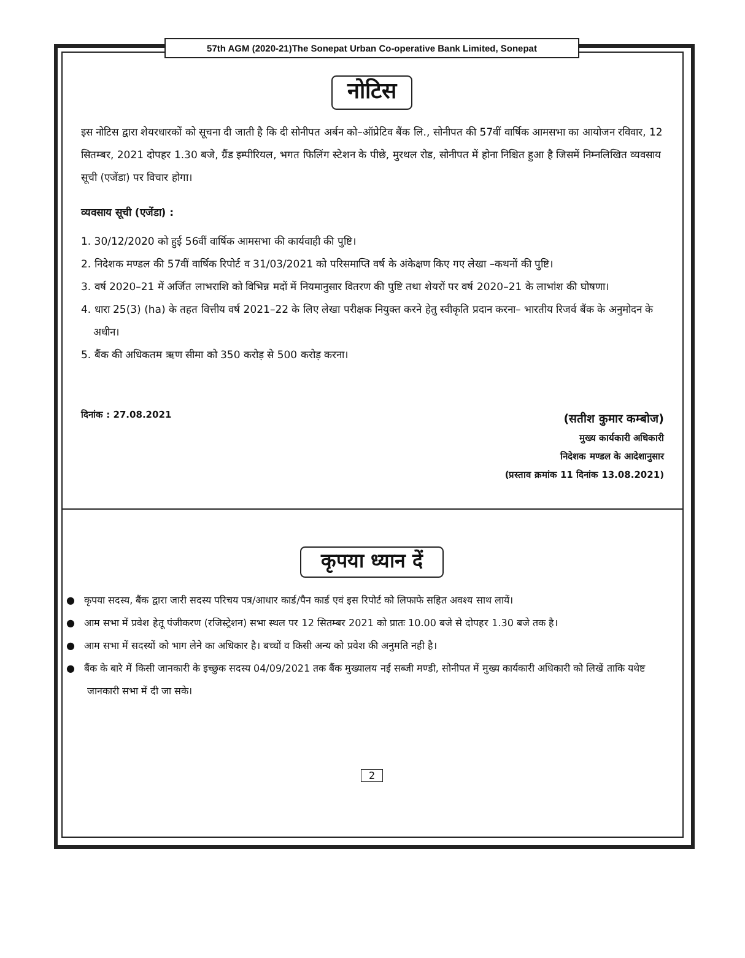57th AGM (2020-21)The Sonepat Urban Co-operative Bank Limited, Sonepat
नोटिस
इस नोटिस द्वारा शेयरधारकों को सूचना दी जाती है कि दी सोनीपत अर्बन को–ऑप्रेटिव बैंक लि., सोनीपत की 57वीं वार्षिक आमसभा का आयोजन रविवार, 12 सितम्बर, 2021 दोपहर 1.30 बजे, ग्रैंड इम्पीरियल, भगत फिलिंग स्टेशन के पीछे, मुरथल रोड, सोनीपत में होना निश्चित हुआ है जिसमें निम्नलिखित व्यवसाय सूची (एजेंडा) पर विचार होगा।
व्यवसाय सूची (एजेंडा) :
1. 30/12/2020 को हुई 56वीं वार्षिक आमसभा की कार्यवाही की पुष्टि।
2. निदेशक मण्डल की 57वीं वार्षिक रिपोर्ट व 31/03/2021 को परिसमाप्ति वर्ष के अंकेक्षण किए गए लेखा –कथनों की पुष्टि।
3. वर्ष 2020–21 में अर्जित लाभराशि को विभिन्न मदों में नियमानुसार वितरण की पुष्टि तथा शेयरों पर वर्ष 2020–21 के लाभांश की घोषणा।
4. धारा 25(3) (ha) के तहत वित्तीय वर्ष 2021–22 के लिए लेखा परीक्षक नियुक्त करने हेतु स्वीकृति प्रदान करना– भारतीय रिजर्व बैंक के अनुमोदन के अधीन।
5. बैंक की अधिकतम ऋण सीमा को 350 करोड़ से 500 करोड़ करना।
दिनांक : 27.08.2021
(सतीश कुमार कम्बोज)
मुख्य कार्यकारी अधिकारी
निदेशक मण्डल के आदेशानुसार
(प्रस्ताव क्रमांक 11 दिनांक 13.08.2021)
कृपया ध्यान दें
● कृपया सदस्य, बैंक द्वारा जारी सदस्य परिचय पत्र/आधार कार्ड/पैन कार्ड एवं इस रिपोर्ट को लिफाफे सहित अवश्य साथ लायें।
● आम सभा में प्रवेश हेतू पंजीकरण (रजिस्ट्रेशन) सभा स्थल पर 12 सितम्बर 2021 को प्रातः 10.00 बजे से दोपहर 1.30 बजे तक है।
● आम सभा में सदस्यों को भाग लेने का अधिकार है। बच्चों व किसी अन्य को प्रवेश की अनुमति नही है।
● बैंक के बारे में किसी जानकारी के इच्छुक सदस्य 04/09/2021 तक बैंक मुख्यालय नई सब्जी मण्डी, सोनीपत में मुख्य कार्यकारी अधिकारी को लिखें ताकि यथेष्ट जानकारी सभा में दी जा सके।
2